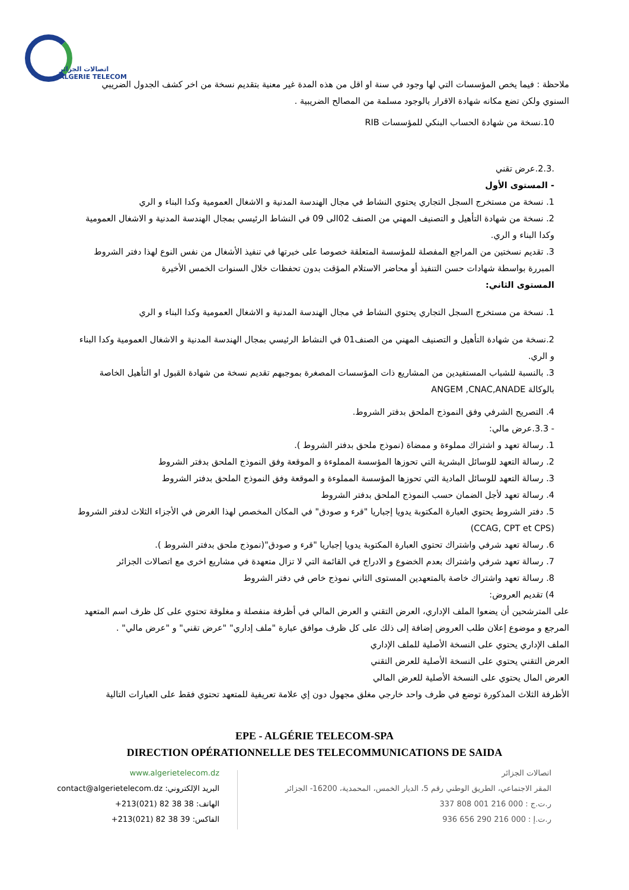اتصالات الجزائر
ALGERIE TELECOM
ملاحظة : فيما يخص المؤسسات التي لها وجود في سنة او اقل من هذه المدة غير معنية بتقديم نسخة من اخر كشف الجدول الضريبي السنوي ولكن تضع مكانه شهادة الاقرار بالوجود مسلمة من المصالح الضريبية .
10.نسخة من شهادة الحساب البنكي للمؤسسات RIB
.2.3.عرض تقني
- المستوى الأول
1. نسخة من مستخرج السجل التجاري يحتوي النشاط في مجال الهندسة المدنية و الاشغال العمومية وكدا البناء و الري
2. نسخة من شهادة التأهيل و التصنيف المهني من الصنف 02الى 09 في النشاط الرئيسي بمجال الهندسة المدنية و الاشغال العمومية وكدا البناء و الري.
3. تقديم نسختين من المراجع المفصلة للمؤسسة المتعلقة خصوصا على خبرتها في تنفيذ الأشغال من نفس النوع لهذا دفتر الشروط المبررة بواسطة شهادات حسن التنفيذ أو محاضر الاستلام المؤقت بدون تحفظات خلال السنوات الخمس الأخيرة
المستوى الثاني:
1. نسخة من مستخرج السجل التجاري يحتوي النشاط في مجال الهندسة المدنية و الاشغال العمومية وكدا البناء و الري
2.نسخة من شهادة التأهيل و التصنيف المهني من الصنف01 في النشاط الرئيسي بمجال الهندسة المدنية و الاشغال العمومية وكدا البناء و الري.
3. بالنسبة للشباب المستفيدين من المشاريع ذات المؤسسات المصغرة بموجبهم تقديم نسخة من شهادة القبول او التأهيل الخاصة بالوكالة ANGEM ,CNAC,ANADE
4. التصريح الشرفي وفق النموذج الملحق بدفتر الشروط.
- 3.3.عرض مالي:
1. رسالة تعهد و اشتراك مملوءة و ممضاة (نموذج ملحق بدفتر الشروط ).
2. رسالة التعهد للوسائل البشرية التي تحوزها المؤسسة المملوءة و الموقعة وفق النموذج الملحق بدفتر الشروط
3. رسالة التعهد للوسائل المادية التي تحوزها المؤسسة المملوءة و الموقعة وفق النموذج الملحق بدفتر الشروط
4. رسالة تعهد لأجل الضمان حسب النموذج الملحق بدفتر الشروط
5. دفتر الشروط يحتوي العبارة المكتوبة يدويا إجباريا "قرء و صودق" في المكان المخصص لهذا الغرض في الأجزاء الثلاث لدفتر الشروط (CCAG, CPT et CPS)
6. رسالة تعهد شرفي واشتراك تحتوي العبارة المكتوبة يدويا إجباريا "قرء و صودق"(نموذج ملحق بدفتر الشروط ).
7. رسالة تعهد شرفي واشتراك بعدم الخضوع و الادراج في القائمة التي لا تزال متعهدة في مشاريع اخرى مع اتصالات الجزائر
8. رسالة تعهد واشتراك خاصة بالمتعهدين المستوى الثاني نموذج خاص في دفتر الشروط
4) تقديم العروض:
على المترشحين أن يضعوا الملف الإداري، العرض التقني و العرض المالي في أظرفة منفصلة و مغلوقة تحتوي على كل ظرف اسم المتعهد المرجع و موضوع إعلان طلب العروض إضافة إلى ذلك على كل ظرف موافق عبارة "ملف إداري" "عرض تقني" و "عرض مالي" .
الملف الإداري يحتوي على النسخة الأصلية للملف الإداري
العرض التقني يحتوي على النسخة الأصلية للعرض التقني
العرض المال يحتوي على النسخة الأصلية للعرض المالي
الأظرفة الثلاث المذكورة توضع في ظرف واحد خارجي مغلق مجهول دون إي علامة تعريفية للمتعهد تحتوي فقط على العبارات التالية
EPE - ALGÉRIE TELECOM-SPA
DIRECTION OPÉRATIONNELLE DES TELECOMMUNICATIONS DE SAIDA
www.algerietelecom.dz
البريد الإلكتروني: contact@algerietelecom.dz
الهاتف: 38 38 82 (021)213+
الفاكس: 39 38 82 (021)213+
اتصالات الجزائر
المقر الاجتماعي، الطريق الوطني رقم 5، الديار الخمس، المحمدية، 16200- الجزائر
ر.ت.ج : 000 216 001 808 337
ر.ت.إ : 000 216 290 656 936